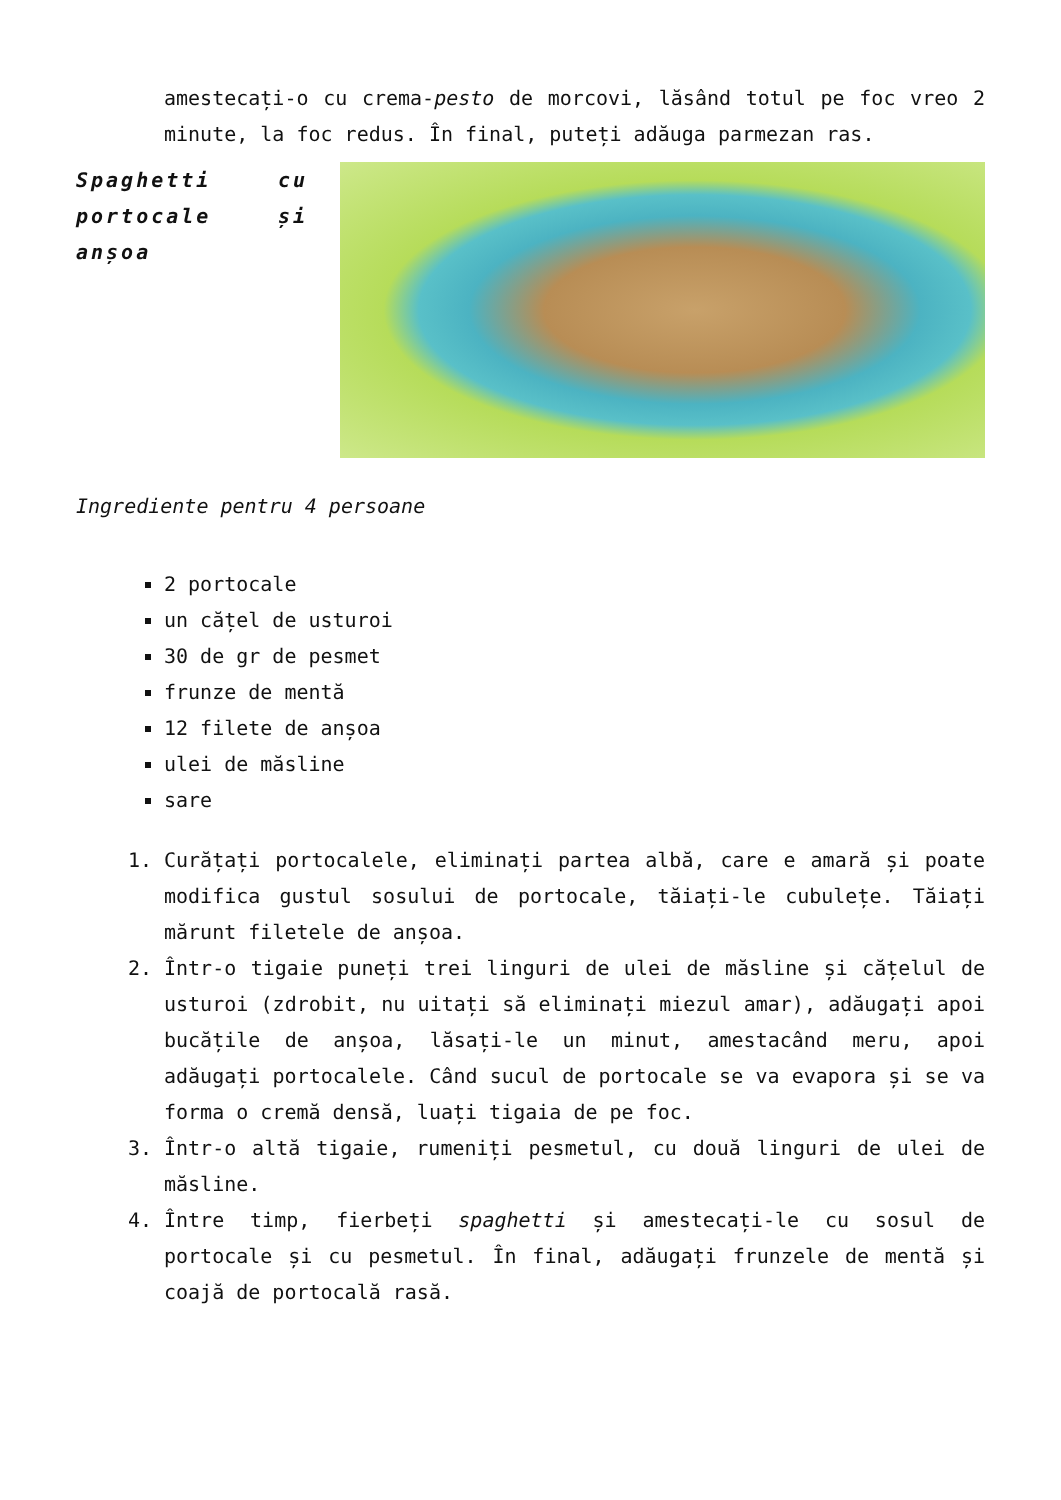amestecați-o cu crema-pesto de morcovi, lăsând totul pe foc vreo 2 minute, la foc redus. În final, puteți adăuga parmezan ras.
Spaghetti cu portocale și anșoa
Ingrediente pentru 4 persoane
2 portocale
un cățel de usturoi
30 de gr de pesmet
frunze de mentă
12 filete de anșoa
ulei de măsline
sare
1. Curățați portocalele, eliminați partea albă, care e amară și poate modifica gustul sosului de portocale, tăiați-le cubulețe. Tăiați mărunt filetele de anșoa.
2. Într-o tigaie puneți trei linguri de ulei de măsline și cățelul de usturoi (zdrobit, nu uitați să eliminați miezul amar), adăugați apoi bucățile de anșoa, lăsați-le un minut, amestacând meru, apoi adăugați portocalele. Când sucul de portocale se va evapora și se va forma o cremă densă, luați tigaia de pe foc.
3. Într-o altă tigaie, rumeniți pesmetul, cu două linguri de ulei de măsline.
4. Între timp, fierbeți spaghetti și amestecați-le cu sosul de portocale și cu pesmetul. În final, adăugați frunzele de mentă și coajă de portocală rasă.